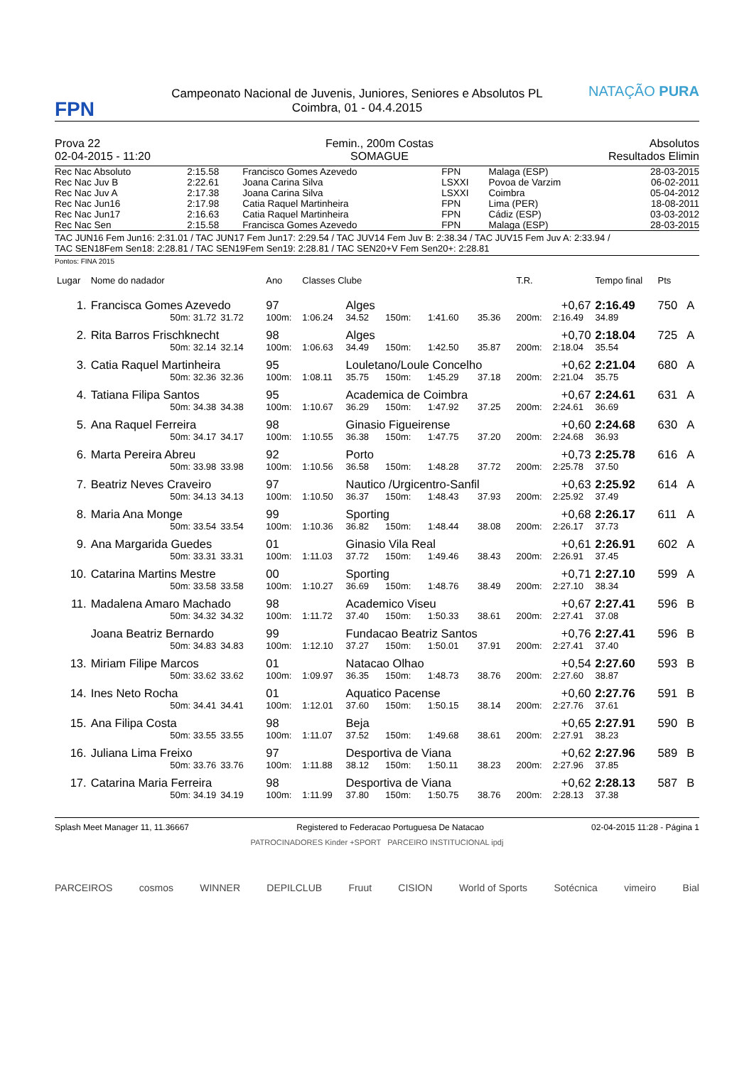FPN
Campeonato Nacional de Juvenis, Juniores, Seniores e Absolutos PL
Coimbra, 01 - 04.4.2015
NATAÇÃO PURA
Prova 22
02-04-2015 - 11:20
Femin., 200m Costas
SOMAGUE
Absolutos
Resultados Elimin
| Rec Nac Absoluto | 2:15.58 | Francisco Gomes Azevedo | FPN | Malaga (ESP) | 28-03-2015 |
| Rec Nac Juv B | 2:22.61 | Joana Carina Silva | LSXXI | Povoa de Varzim | 06-02-2011 |
| Rec Nac Juv A | 2:17.38 | Joana Carina Silva | LSXXI | Coimbra | 05-04-2012 |
| Rec Nac Jun16 | 2:17.98 | Catia Raquel Martinheira | FPN | Lima (PER) | 18-08-2011 |
| Rec Nac Jun17 | 2:16.63 | Catia Raquel Martinheira | FPN | Cádiz (ESP) | 03-03-2012 |
| Rec Nac Sen | 2:15.58 | Francisca Gomes Azevedo | FPN | Malaga (ESP) | 28-03-2015 |
TAC JUN16 Fem Jun16: 2:31.01 / TAC JUN17 Fem Jun17: 2:29.54 / TAC JUV14 Fem Juv B: 2:38.34 / TAC JUV15 Fem Juv A: 2:33.94 /
TAC SEN18Fem Sen18: 2:28.81 / TAC SEN19Fem Sen19: 2:28.81 / TAC SEN20+V Fem Sen20+: 2:28.81
Pontos: FINA 2015
| Lugar | Nome do nadador | | Ano | Classes Clube | | | | | T.R. | | Tempo final | Pts | |
| --- | --- | --- | --- | --- | --- | --- | --- | --- | --- | --- | --- | --- | --- |
| 1. | Francisca Gomes Azevedo | | 97 | | Alges | | | | | +0,67 | 2:16.49 | 750 | A |
| | 50m: 31.72 | 31.72 | 100m: | 1:06.24 | 34.52 | 150m: | 1:41.60 | 35.36 | 200m: | 2:16.49 | 34.89 | | |
| 2. | Rita Barros Frischknecht | | 98 | | Alges | | | | | +0,70 | 2:18.04 | 725 | A |
| | 50m: 32.14 | 32.14 | 100m: | 1:06.63 | 34.49 | 150m: | 1:42.50 | 35.87 | 200m: | 2:18.04 | 35.54 | | |
| 3. | Catia Raquel Martinheira | | 95 | | Louletano/Loule Concelho | | | | | +0,62 | 2:21.04 | 680 | A |
| | 50m: 32.36 | 32.36 | 100m: | 1:08.11 | 35.75 | 150m: | 1:45.29 | 37.18 | 200m: | 2:21.04 | 35.75 | | |
| 4. | Tatiana Filipa Santos | | 95 | | Academica de Coimbra | | | | | +0,67 | 2:24.61 | 631 | A |
| | 50m: 34.38 | 34.38 | 100m: | 1:10.67 | 36.29 | 150m: | 1:47.92 | 37.25 | 200m: | 2:24.61 | 36.69 | | |
| 5. | Ana Raquel Ferreira | | 98 | | Ginasio Figueirense | | | | | +0,60 | 2:24.68 | 630 | A |
| | 50m: 34.17 | 34.17 | 100m: | 1:10.55 | 36.38 | 150m: | 1:47.75 | 37.20 | 200m: | 2:24.68 | 36.93 | | |
| 6. | Marta Pereira Abreu | | 92 | | Porto | | | | | +0,73 | 2:25.78 | 616 | A |
| | 50m: 33.98 | 33.98 | 100m: | 1:10.56 | 36.58 | 150m: | 1:48.28 | 37.72 | 200m: | 2:25.78 | 37.50 | | |
| 7. | Beatriz Neves Craveiro | | 97 | | Nautico /Urgicentro-Sanfil | | | | | +0,63 | 2:25.92 | 614 | A |
| | 50m: 34.13 | 34.13 | 100m: | 1:10.50 | 36.37 | 150m: | 1:48.43 | 37.93 | 200m: | 2:25.92 | 37.49 | | |
| 8. | Maria Ana Monge | | 99 | | Sporting | | | | | +0,68 | 2:26.17 | 611 | A |
| | 50m: 33.54 | 33.54 | 100m: | 1:10.36 | 36.82 | 150m: | 1:48.44 | 38.08 | 200m: | 2:26.17 | 37.73 | | |
| 9. | Ana Margarida Guedes | | 01 | | Ginasio Vila Real | | | | | +0,61 | 2:26.91 | 602 | A |
| | 50m: 33.31 | 33.31 | 100m: | 1:11.03 | 37.72 | 150m: | 1:49.46 | 38.43 | 200m: | 2:26.91 | 37.45 | | |
| 10. | Catarina Martins Mestre | | 00 | | Sporting | | | | | +0,71 | 2:27.10 | 599 | A |
| | 50m: 33.58 | 33.58 | 100m: | 1:10.27 | 36.69 | 150m: | 1:48.76 | 38.49 | 200m: | 2:27.10 | 38.34 | | |
| 11. | Madalena Amaro Machado | | 98 | | Academico Viseu | | | | | +0,67 | 2:27.41 | 596 | B |
| | 50m: 34.32 | 34.32 | 100m: | 1:11.72 | 37.40 | 150m: | 1:50.33 | 38.61 | 200m: | 2:27.41 | 37.08 | | |
| | Joana Beatriz Bernardo | | 99 | | Fundacao Beatriz Santos | | | | | +0,76 | 2:27.41 | 596 | B |
| | 50m: 34.83 | 34.83 | 100m: | 1:12.10 | 37.27 | 150m: | 1:50.01 | 37.91 | 200m: | 2:27.41 | 37.40 | | |
| 13. | Miriam Filipe Marcos | | 01 | | Natacao Olhao | | | | | +0,54 | 2:27.60 | 593 | B |
| | 50m: 33.62 | 33.62 | 100m: | 1:09.97 | 36.35 | 150m: | 1:48.73 | 38.76 | 200m: | 2:27.60 | 38.87 | | |
| 14. | Ines Neto Rocha | | 01 | | Aquatico Pacense | | | | | +0,60 | 2:27.76 | 591 | B |
| | 50m: 34.41 | 34.41 | 100m: | 1:12.01 | 37.60 | 150m: | 1:50.15 | 38.14 | 200m: | 2:27.76 | 37.61 | | |
| 15. | Ana Filipa Costa | | 98 | | Beja | | | | | +0,65 | 2:27.91 | 590 | B |
| | 50m: 33.55 | 33.55 | 100m: | 1:11.07 | 37.52 | 150m: | 1:49.68 | 38.61 | 200m: | 2:27.91 | 38.23 | | |
| 16. | Juliana Lima Freixo | | 97 | | Desportiva de Viana | | | | | +0,62 | 2:27.96 | 589 | B |
| | 50m: 33.76 | 33.76 | 100m: | 1:11.88 | 38.12 | 150m: | 1:50.11 | 38.23 | 200m: | 2:27.96 | 37.85 | | |
| 17. | Catarina Maria Ferreira | | 98 | | Desportiva de Viana | | | | | +0,62 | 2:28.13 | 587 | B |
| | 50m: 34.19 | 34.19 | 100m: | 1:11.99 | 37.80 | 150m: | 1:50.75 | 38.76 | 200m: | 2:28.13 | 37.38 | | |
Splash Meet Manager 11, 11.36667 Registered to Federacao Portuguesa De Natacao 02-04-2015 11:28 - Página 1
PATROCINADORES Kinder +SPORT PARCEIRO INSTITUCIONAL ipdj
PARCEIROS cosmos WINNER DEPILCLUB Fruut CISION World of Sports Sotécnica vimeiro Bial